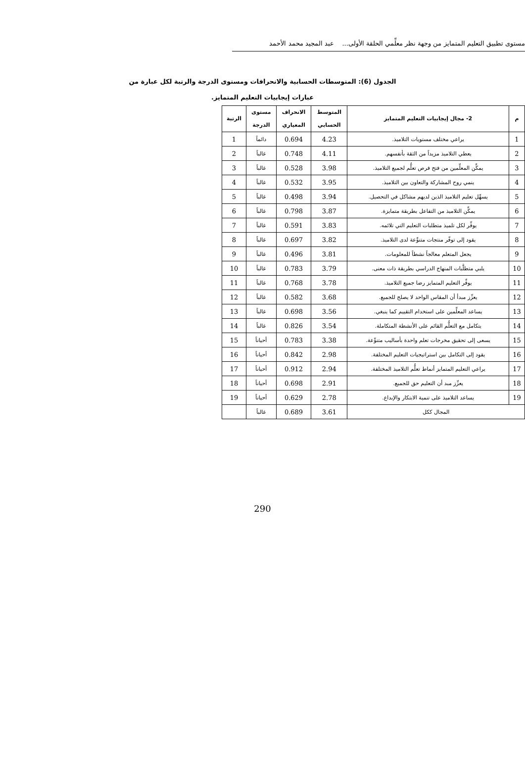مستوى تطبيق التعليم المتمايز من وجهة نظر معلِّمي الحلقة الأولى... عبد المجيد محمد الأحمد
الجدول (6): المتوسطات الحسابية والانحرافات ومستوى الدرجة والرتبة لكل عبارة من عبارات إيجابيات التعليم المتمايز.
| م | 2- مجال إيجابيات التعليم المتمايز | المتوسط الحسابي | الانحراف المعياري | مستوى الدرجة | الرتبة |
| --- | --- | --- | --- | --- | --- |
| 1 | يراعي مختلف مستويات التلاميذ. | 4.23 | 0.694 | دائماً | 1 |
| 2 | يعطي التلاميذ مزيداً من الثقة بأنفسهم. | 4.11 | 0.748 | غالباً | 2 |
| 3 | يمكِّن المعلِّمين من فتح فرص تعلُّم لجميع التلاميذ. | 3.98 | 0.528 | غالباً | 3 |
| 4 | ينمي روح المشاركة والتعاون بين التلاميذ. | 3.95 | 0.532 | غالباً | 4 |
| 5 | يسهِّل تعليم التلاميذ الذين لديهم مشاكل في التحصيل. | 3.94 | 0.498 | غالباً | 5 |
| 6 | يمكِّن التلاميذ من التفاعل بطريقة متمايزة. | 3.87 | 0.798 | غالباً | 6 |
| 7 | يوفِّر لكل تلميذ متطلبات التعليم التي تلائمه. | 3.83 | 0.591 | غالباً | 7 |
| 8 | يقود إلى توفّر منتجات متنوِّعة لدى التلاميذ. | 3.82 | 0.697 | غالباً | 8 |
| 9 | يجعل المتعلم معالجاً نشطاً للمعلومات. | 3.81 | 0.496 | غالباً | 9 |
| 10 | يلبي متطلَّبات المنهاج الدراسي بطريقة ذات معنى. | 3.79 | 0.783 | غالباً | 10 |
| 11 | يوفِّر التعليم المتمايز رضا جميع التلاميذ. | 3.78 | 0.768 | غالباً | 11 |
| 12 | يعزِّز مبدأ أن المقاس الواحد لا يصلح للجميع. | 3.68 | 0.582 | غالباً | 12 |
| 13 | يساعد المعلِّمين على استخدام التقييم كما ينبغي. | 3.56 | 0.698 | غالباً | 13 |
| 14 | يتكامل مع التعلُّم القائم على الأنشطة المتكاملة. | 3.54 | 0.826 | غالباً | 14 |
| 15 | يسعى إلى تحقيق مخرجات تعلم واحدة بأساليب متنوِّعة. | 3.38 | 0.783 | أحياناً | 15 |
| 16 | يقود إلى التكامل بين استراتيجيات التعليم المختلفة. | 2.98 | 0.842 | أحياناً | 16 |
| 17 | يراعي التعليم المتمايز أنماط تعلُّم التلاميذ المختلفة. | 2.94 | 0.912 | أحياناً | 17 |
| 18 | يعزِّز مبد أن التعليم حق للجميع. | 2.91 | 0.698 | أحياناً | 18 |
| 19 | يساعد التلاميذ على تنمية الابتكار والإبداع. | 2.78 | 0.629 | أحياناً | 19 |
| المجال ككل | | 3.61 | 0.689 | غالباً | |
290